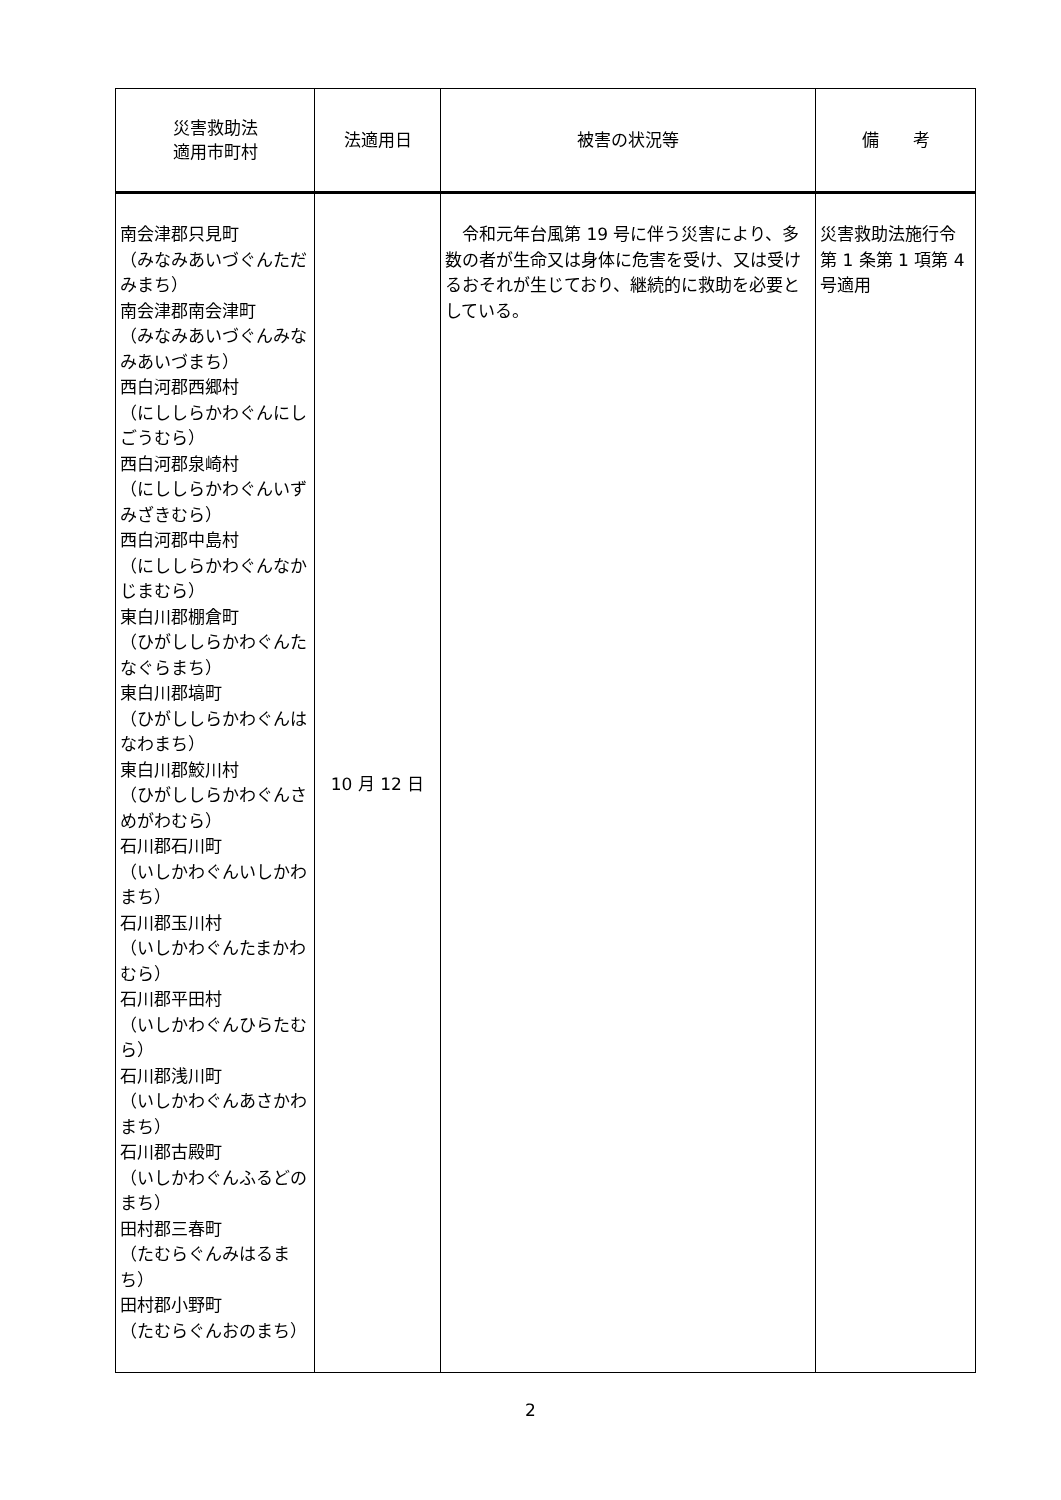| 災害救助法 適用市町村 | 法適用日 | 被害の状況等 | 備 考 |
| --- | --- | --- | --- |
| 南会津郡只見町 （みなみあいづぐんただみまち） 南会津郡南会津町 （みなみあいづぐんみなみあいづまち） 西白河郡西郷村 （にししらかわぐんにしごうむら） 西白河郡泉崎村 （にししらかわぐんいずみざきむら） 西白河郡中島村 （にししらかわぐんなかじまむら） 東白川郡棚倉町 （ひがししらかわぐんたなぐらまち） 東白川郡塙町 （ひがししらかわぐんはなわまち） 東白川郡鮫川村 （ひがししらかわぐんさめがわむら） 石川郡石川町 （いしかわぐんいしかわまち） 石川郡玉川村 （いしかわぐんたまかわむら） 石川郡平田村 （いしかわぐんひらたむら） 石川郡浅川町 （いしかわぐんあさかわまち） 石川郡古殿町 （いしかわぐんふるどのまち） 田村郡三春町 （たむらぐんみはるまち） 田村郡小野町 （たむらぐんおのまち） | 10 月 12 日 | 令和元年台風第 19 号に伴う災害により、多数の者が生命又は身体に危害を受け、又は受けるおそれが生じており、継続的に救助を必要としている。 | 災害救助法施行令第 1 条第 1 項第 4 号適用 |
2